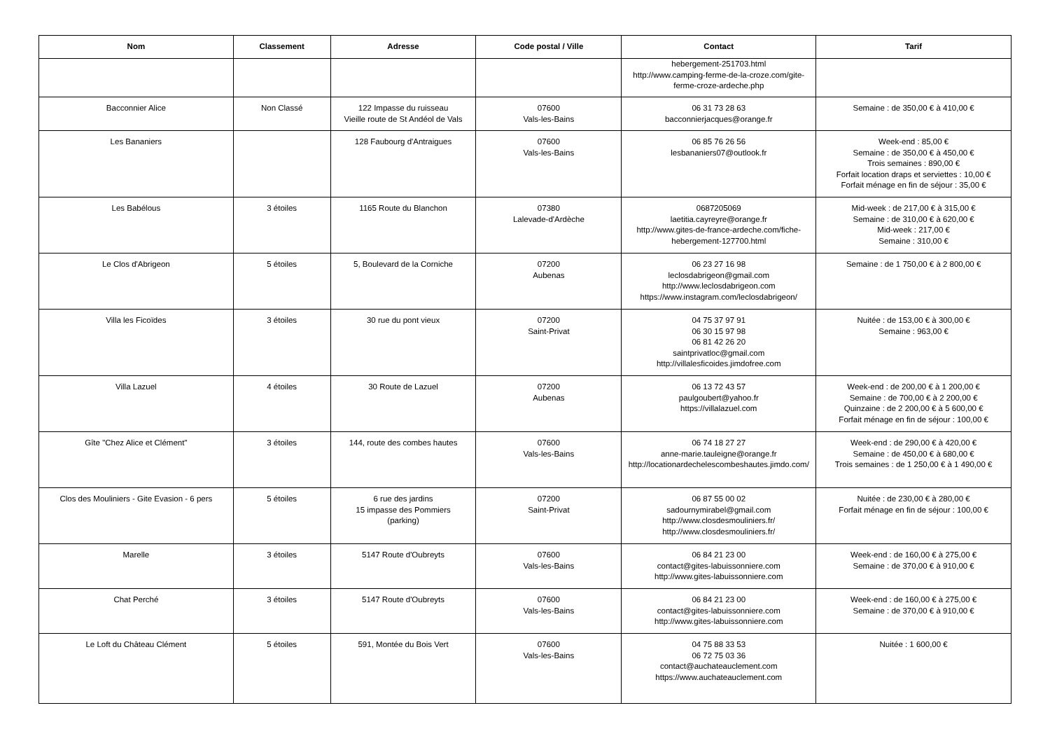| Nom | Classement | Adresse | Code postal / Ville | Contact | Tarif |
| --- | --- | --- | --- | --- | --- |
| | | | | hebergement-251703.html http://www.camping-ferme-de-la-croze.com/gite-ferme-croze-ardeche.php | |
| Bacconnier Alice | Non Classé | 122 Impasse du ruisseau Vieille route de St Andéol de Vals | 07600 Vals-les-Bains | 06 31 73 28 63 bacconnierjacques@orange.fr | Semaine : de 350,00 € à 410,00 € |
| Les Bananiers | | 128 Faubourg d'Antraigues | 07600 Vals-les-Bains | 06 85 76 26 56 lesbananiers07@outlook.fr | Week-end : 85,00 € Semaine : de 350,00 € à 450,00 € Trois semaines : 890,00 € Forfait location draps et serviettes : 10,00 € Forfait ménage en fin de séjour : 35,00 € |
| Les Babélous | 3 étoiles | 1165 Route du Blanchon | 07380 Lalevade-d'Ardèche | 0687205069 laetitia.cayreyre@orange.fr http://www.gites-de-france-ardeche.com/fiche-hebergement-127700.html | Mid-week : de 217,00 € à 315,00 € Semaine : de 310,00 € à 620,00 € Mid-week : 217,00 € Semaine : 310,00 € |
| Le Clos d'Abrigeon | 5 étoiles | 5, Boulevard de la Corniche | 07200 Aubenas | 06 23 27 16 98 leclosdabrigeon@gmail.com http://www.leclosdabrigeon.com https://www.instagram.com/leclosdabrigeon/ | Semaine : de 1 750,00 € à 2 800,00 € |
| Villa les Ficoïdes | 3 étoiles | 30 rue du pont vieux | 07200 Saint-Privat | 04 75 37 97 91 06 30 15 97 98 06 81 42 26 20 saintprivatloc@gmail.com http://villalesficoides.jimdofree.com | Nuitée : de 153,00 € à 300,00 € Semaine : 963,00 € |
| Villa Lazuel | 4 étoiles | 30 Route de Lazuel | 07200 Aubenas | 06 13 72 43 57 paulgoubert@yahoo.fr https://villalazuel.com | Week-end : de 200,00 € à 1 200,00 € Semaine : de 700,00 € à 2 200,00 € Quinzaine : de 2 200,00 € à 5 600,00 € Forfait ménage en fin de séjour : 100,00 € |
| Gîte "Chez Alice et Clément" | 3 étoiles | 144, route des combes hautes | 07600 Vals-les-Bains | 06 74 18 27 27 anne-marie.tauleigne@orange.fr http://locationardechelescombeshautes.jimdo.com/ | Week-end : de 290,00 € à 420,00 € Semaine : de 450,00 € à 680,00 € Trois semaines : de 1 250,00 € à 1 490,00 € |
| Clos des Mouliniers - Gite Evasion - 6 pers | 5 étoiles | 6 rue des jardins 15 impasse des Pommiers (parking) | 07200 Saint-Privat | 06 87 55 00 02 sadournymirabel@gmail.com http://www.closdesmouliniers.fr/ http://www.closdesmouliniers.fr/ | Nuitée : de 230,00 € à 280,00 € Forfait ménage en fin de séjour : 100,00 € |
| Marelle | 3 étoiles | 5147 Route d'Oubreyts | 07600 Vals-les-Bains | 06 84 21 23 00 contact@gites-labuissonniere.com http://www.gites-labuissonniere.com | Week-end : de 160,00 € à 275,00 € Semaine : de 370,00 € à 910,00 € |
| Chat Perché | 3 étoiles | 5147 Route d'Oubreyts | 07600 Vals-les-Bains | 06 84 21 23 00 contact@gites-labuissonniere.com http://www.gites-labuissonniere.com | Week-end : de 160,00 € à 275,00 € Semaine : de 370,00 € à 910,00 € |
| Le Loft du Château Clément | 5 étoiles | 591, Montée du Bois Vert | 07600 Vals-les-Bains | 04 75 88 33 53 06 72 75 03 36 contact@auchateauclement.com https://www.auchateauclement.com | Nuitée : 1 600,00 € |